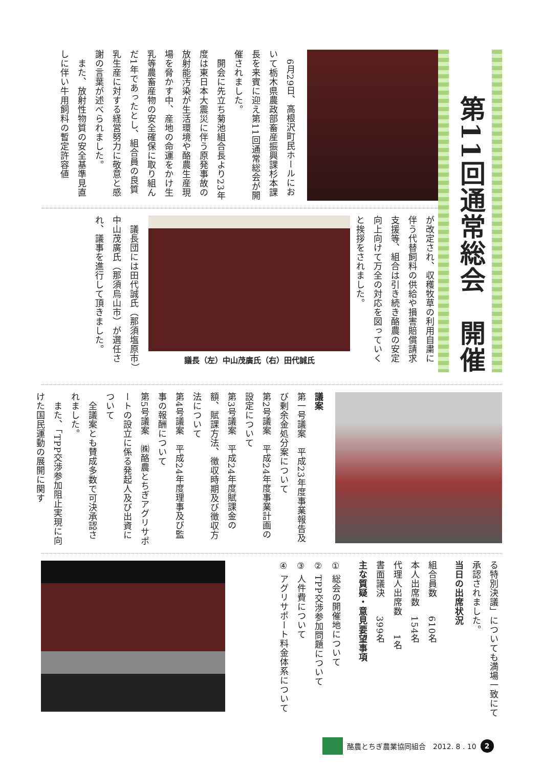第11回通常総会　開催
　6月29日、高根沢町民ホールにおいて栃木県農政部畜産振興課杉本課長を来賓に迎え第11回通常総会が開催されました。
　開会に先立ち菊池組合長より23年度は東日本大震災に伴う原発事故の放射能汚染が生活環境や酪農生産現場を脅かす中、産地の命運をかけ生乳等農畜産物の安全確保に取り組んだ1年であったとし、組合員の良質乳生産に対する経営努力に敬意と感謝の言葉が述べられました。
　また、放射性物質の安全基準見直しに伴い牛用飼料の暫定許容値
が改定され、収穫牧草の利用自粛に伴う代替飼料の供給や損害賠償請求支援等、組合は引き続き酪農の安定向上向けて万全の対応を図っていくと挨拶をされました。
議長（左）中山茂廣氏（右）田代誠氏
　議長団には田代誠氏（那須塩原市）中山茂廣氏（那須烏山市）が選任され、議事を進行して頂きました。
議案
第一号議案　平成23年度事業報告及び剰余金処分案について
第2号議案　平成24年度事業計画の設定について
第3号議案　平成24年度賦課金の額、賦課方法、徴収時期及び徴収方法について
第4号議案　平成24年度理事及び監事の報酬について
第5号議案　㈱酪農とちぎアグリサポートの設立に係る発起人及び出資について
　全議案とも賛成多数で可決承認されました。
　また、「TPP交渉参加阻止実現に向けた国民運動の展開に関す
る特別決議」についても満場一致にて承認されました。
当日の出席状況
組合員数　　610名
本人出席数　154名
代理人出席数　　1名
書面議決　　399名
主な質疑・意見要望事項
① 総会の開催地について
② TPP交渉参加問題について
③ 人件費について
④ アグリサポート料金体系について
酪農とちぎ農業協同組合　2012. 8 . 10 2